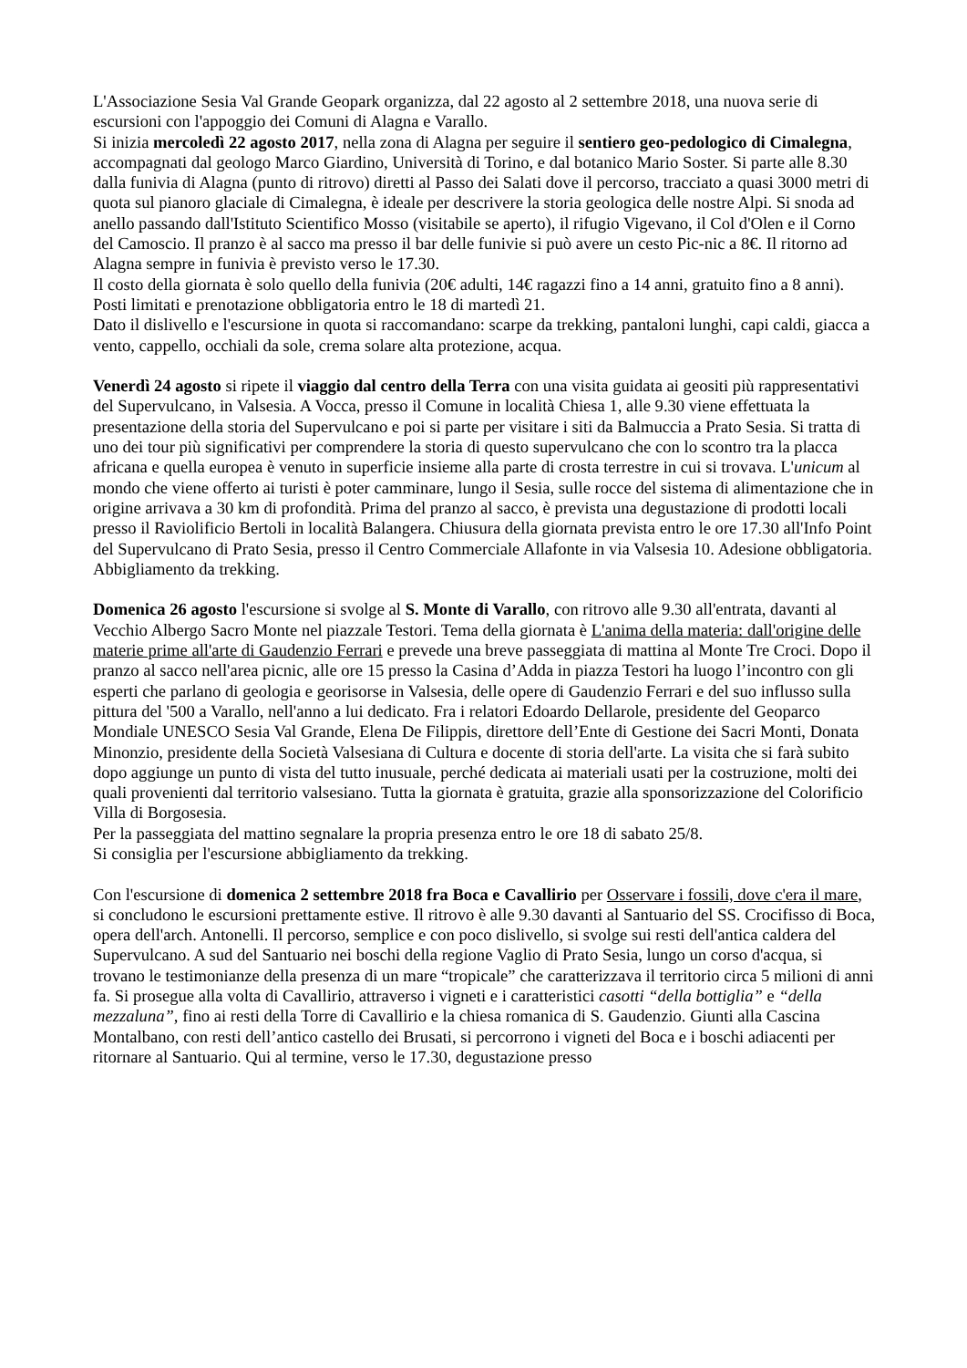L'Associazione Sesia Val Grande Geopark organizza, dal 22 agosto al 2 settembre 2018, una nuova serie di escursioni con l'appoggio dei Comuni di Alagna e Varallo.
Si inizia mercoledì 22 agosto 2017, nella zona di Alagna per seguire il sentiero geo-pedologico di Cimalegna, accompagnati dal geologo Marco Giardino, Università di Torino, e dal botanico Mario Soster. Si parte alle 8.30 dalla funivia di Alagna (punto di ritrovo) diretti al Passo dei Salati dove il percorso, tracciato a quasi 3000 metri di quota sul pianoro glaciale di Cimalegna, è ideale per descrivere la storia geologica delle nostre Alpi. Si snoda ad anello passando dall'Istituto Scientifico Mosso (visitabile se aperto), il rifugio Vigevano, il Col d'Olen e il Corno del Camoscio. Il pranzo è al sacco ma presso il bar delle funivie si può avere un cesto Pic-nic a 8€. Il ritorno ad Alagna sempre in funivia è previsto verso le 17.30.
Il costo della giornata è solo quello della funivia (20€ adulti, 14€ ragazzi fino a 14 anni, gratuito fino a 8 anni). Posti limitati e prenotazione obbligatoria entro le 18 di martedì 21.
Dato il dislivello e l'escursione in quota si raccomandano: scarpe da trekking, pantaloni lunghi, capi caldi, giacca a vento, cappello, occhiali da sole, crema solare alta protezione, acqua.
Venerdì 24 agosto si ripete il viaggio dal centro della Terra con una visita guidata ai geositi più rappresentativi del Supervulcano, in Valsesia. A Vocca, presso il Comune in località Chiesa 1, alle 9.30 viene effettuata la presentazione della storia del Supervulcano e poi si parte per visitare i siti da Balmuccia a Prato Sesia. Si tratta di uno dei tour più significativi per comprendere la storia di questo supervulcano che con lo scontro tra la placca africana e quella europea è venuto in superficie insieme alla parte di crosta terrestre in cui si trovava. L'unicum al mondo che viene offerto ai turisti è poter camminare, lungo il Sesia, sulle rocce del sistema di alimentazione che in origine arrivava a 30 km di profondità. Prima del pranzo al sacco, è prevista una degustazione di prodotti locali presso il Raviolificio Bertoli in località Balangera. Chiusura della giornata prevista entro le ore 17.30 all'Info Point del Supervulcano di Prato Sesia, presso il Centro Commerciale Allafonte in via Valsesia 10. Adesione obbligatoria. Abbigliamento da trekking.
Domenica 26 agosto l'escursione si svolge al S. Monte di Varallo, con ritrovo alle 9.30 all'entrata, davanti al Vecchio Albergo Sacro Monte nel piazzale Testori. Tema della giornata è L'anima della materia: dall'origine delle materie prime all'arte di Gaudenzio Ferrari e prevede una breve passeggiata di mattina al Monte Tre Croci. Dopo il pranzo al sacco nell'area picnic, alle ore 15 presso la Casina d’Adda in piazza Testori ha luogo l’incontro con gli esperti che parlano di geologia e georisorse in Valsesia, delle opere di Gaudenzio Ferrari e del suo influsso sulla pittura del '500 a Varallo, nell'anno a lui dedicato. Fra i relatori Edoardo Dellarole, presidente del Geoparco Mondiale UNESCO Sesia Val Grande, Elena De Filippis, direttore dell’Ente di Gestione dei Sacri Monti, Donata Minonzio, presidente della Società Valsesiana di Cultura e docente di storia dell'arte. La visita che si farà subito dopo aggiunge un punto di vista del tutto inusuale, perché dedicata ai materiali usati per la costruzione, molti dei quali provenienti dal territorio valsesiano. Tutta la giornata è gratuita, grazie alla sponsorizzazione del Colorificio Villa di Borgosesia.
Per la passeggiata del mattino segnalare la propria presenza entro le ore 18 di sabato 25/8.
Si consiglia per l'escursione abbigliamento da trekking.
Con l'escursione di domenica 2 settembre 2018 fra Boca e Cavallirio per Osservare i fossili, dove c'era il mare, si concludono le escursioni prettamente estive. Il ritrovo è alle 9.30 davanti al Santuario del SS. Crocifisso di Boca, opera dell'arch. Antonelli. Il percorso, semplice e con poco dislivello, si svolge sui resti dell'antica caldera del Supervulcano. A sud del Santuario nei boschi della regione Vaglio di Prato Sesia, lungo un corso d'acqua, si trovano le testimonianze della presenza di un mare “tropicale” che caratterizzava il territorio circa 5 milioni di anni fa. Si prosegue alla volta di Cavallirio, attraverso i vigneti e i caratteristici casotti “della bottiglia” e “della mezzaluna”, fino ai resti della Torre di Cavallirio e la chiesa romanica di S. Gaudenzio. Giunti alla Cascina Montalbano, con resti dell’antico castello dei Brusati, si percorrono i vigneti del Boca e i boschi adiacenti per ritornare al Santuario. Qui al termine, verso le 17.30, degustazione presso